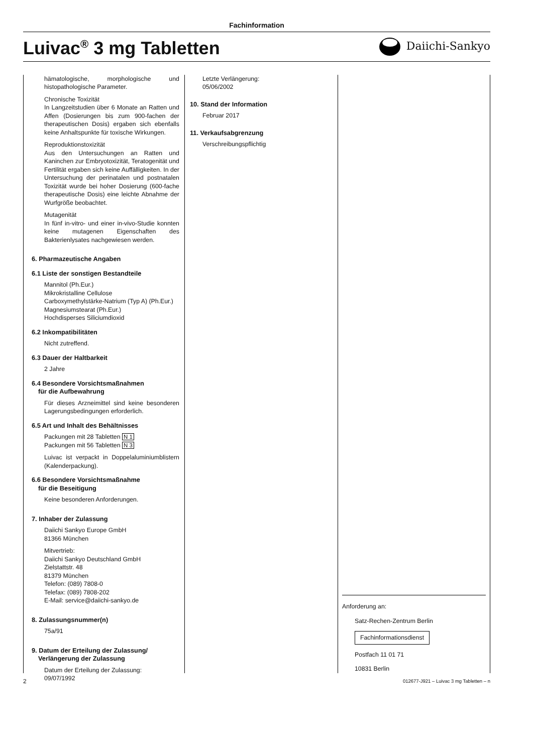Fachinformation
Luivac<sup>®</sup> 3 mg Tabletten
Daiichi-Sankyo
hämatologische, morphologische und histopathologische Parameter.
Chronische Toxizität
In Langzeitstudien über 6 Monate an Ratten und Affen (Dosierungen bis zum 900-fachen der therapeutischen Dosis) ergaben sich ebenfalls keine Anhaltspunkte für toxische Wirkungen.
Reproduktionstoxizität
Aus den Untersuchungen an Ratten und Kaninchen zur Embryotoxizität, Teratogenität und Fertilität ergaben sich keine Auffälligkeiten. In der Untersuchung der perinatalen und postnatalen Toxizität wurde bei hoher Dosierung (600-fache therapeutische Dosis) eine leichte Abnahme der Wurfgröße beobachtet.
Mutagenität
In fünf in-vitro- und einer in-vivo-Studie konnten keine mutagenen Eigenschaften des Bakterienlysates nachgewiesen werden.
6. Pharmazeutische Angaben
6.1 Liste der sonstigen Bestandteile
Mannitol (Ph.Eur.)
Mikrokristalline Cellulose
Carboxymethylstärke-Natrium (Typ A) (Ph.Eur.)
Magnesiumstearat (Ph.Eur.)
Hochdisperses Siliciumdioxid
6.2 Inkompatibilitäten
Nicht zutreffend.
6.3 Dauer der Haltbarkeit
2 Jahre
6.4 Besondere Vorsichtsmaßnahmen
für die Aufbewahrung
Für dieses Arzneimittel sind keine besonderen Lagerungsbedingungen erforderlich.
6.5 Art und Inhalt des Behältnisses
Packungen mit 28 Tabletten N 1
Packungen mit 56 Tabletten N 3
Luivac ist verpackt in Doppelaluminiumblistern (Kalenderpackung).
6.6 Besondere Vorsichtsmaßnahme
für die Beseitigung
Keine besonderen Anforderungen.
7. Inhaber der Zulassung
Daiichi Sankyo Europe GmbH
81366 München
Mitvertrieb:
Daiichi Sankyo Deutschland GmbH
Zielstattstr. 48
81379 München
Telefon: (089) 7808-0
Telefax: (089) 7808-202
E-Mail: service@daiichi-sankyo.de
8. Zulassungsnummer(n)
75a/91
9. Datum der Erteilung der Zulassung/
Verlängerung der Zulassung
Datum der Erteilung der Zulassung:
09/07/1992
Letzte Verlängerung:
05/06/2002
10. Stand der Information
Februar 2017
11. Verkaufsabgrenzung
Verschreibungspflichtig
Anforderung an:
Satz-Rechen-Zentrum Berlin
Fachinformationsdienst
Postfach 11 01 71
10831 Berlin
2 012677-J921 – Luivac 3 mg Tabletten – n